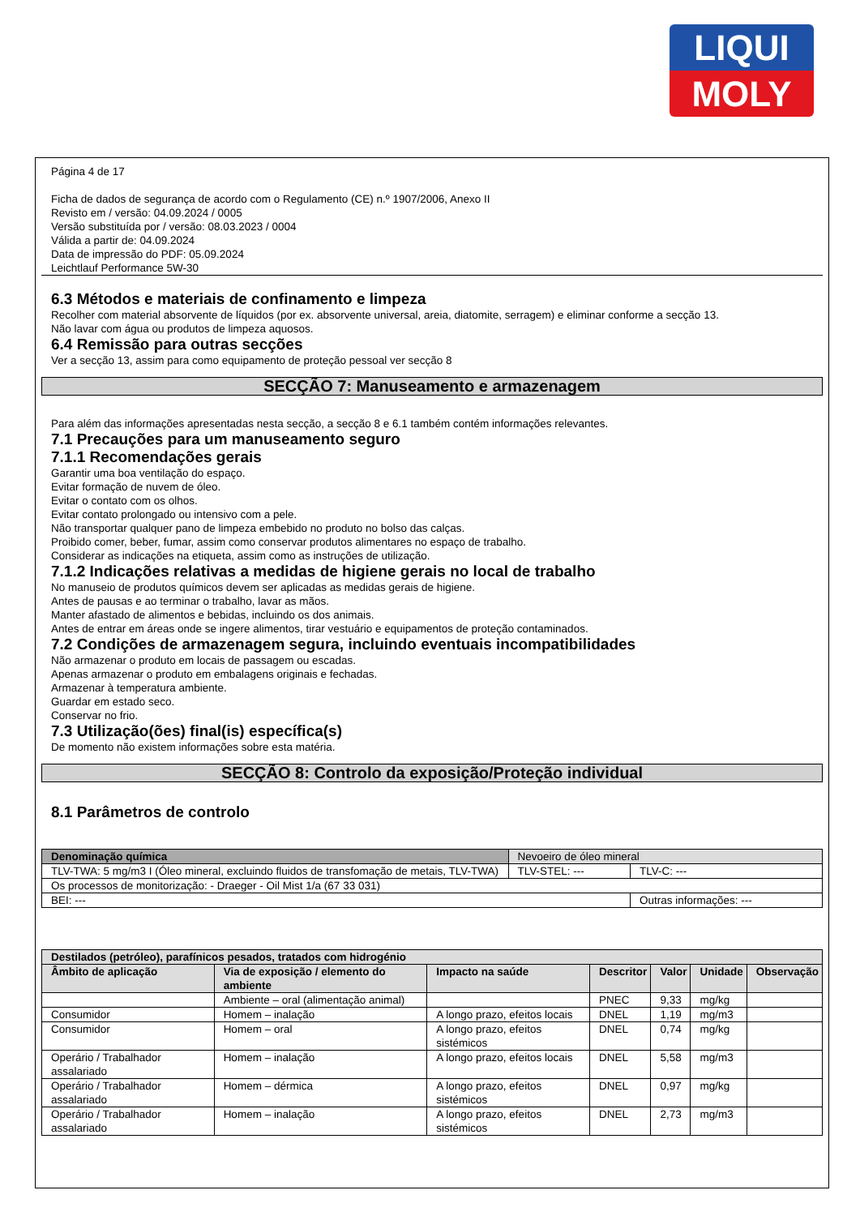LIQUI
MOLY
Página 4 de 17
Ficha de dados de segurança de acordo com o Regulamento (CE) n.º 1907/2006, Anexo II
Revisto em / versão: 04.09.2024 / 0005
Versão substituída por / versão: 08.03.2023 / 0004
Válida a partir de: 04.09.2024
Data de impressão do PDF: 05.09.2024
Leichtlauf Performance 5W-30
6.3 Métodos e materiais de confinamento e limpeza
Recolher com material absorvente de líquidos (por ex. absorvente universal, areia, diatomite, serragem) e eliminar conforme a secção 13.
Não lavar com água ou produtos de limpeza aquosos.
6.4 Remissão para outras secções
Ver a secção 13, assim para como equipamento de proteção pessoal ver secção 8
SECÇÃO 7: Manuseamento e armazenagem
Para além das informações apresentadas nesta secção, a secção 8 e 6.1 também contém informações relevantes.
7.1 Precauções para um manuseamento seguro
7.1.1 Recomendações gerais
Garantir uma boa ventilação do espaço.
Evitar formação de nuvem de óleo.
Evitar o contato com os olhos.
Evitar contato prolongado ou intensivo com a pele.
Não transportar qualquer pano de limpeza embebido no produto no bolso das calças.
Proibido comer, beber, fumar, assim como conservar produtos alimentares no espaço de trabalho.
Considerar as indicações na etiqueta, assim como as instruções de utilização.
7.1.2 Indicações relativas a medidas de higiene gerais no local de trabalho
No manuseio de produtos químicos devem ser aplicadas as medidas gerais de higiene.
Antes de pausas e ao terminar o trabalho, lavar as mãos.
Manter afastado de alimentos e bebidas, incluindo os dos animais.
Antes de entrar em áreas onde se ingere alimentos, tirar vestuário e equipamentos de proteção contaminados.
7.2 Condições de armazenagem segura, incluindo eventuais incompatibilidades
Não armazenar o produto em locais de passagem ou escadas.
Apenas armazenar o produto em embalagens originais e fechadas.
Armazenar à temperatura ambiente.
Guardar em estado seco.
Conservar no frio.
7.3 Utilização(ões) final(is) específica(s)
De momento não existem informações sobre esta matéria.
SECÇÃO 8: Controlo da exposição/Proteção individual
8.1 Parâmetros de controlo
| Denominação química | Nevoeiro de óleo mineral | | |
| TLV-TWA: 5 mg/m3 I (Óleo mineral, excluindo fluidos de transfomação de metais, TLV-TWA) | | TLV-STEL: --- | TLV-C: --- |
| Os processos de monitorização: - Draeger - Oil Mist 1/a (67 33 031) | | | |
| BEI: --- | | | Outras informações: --- |
| Destilados (petróleo), parafínicos pesados, tratados com hidrogénio | | | | | | |
| --- | --- | --- | --- | --- | --- | --- |
| Âmbito de aplicação | Via de exposição / elemento do ambiente | Impacto na saúde | Descritor | Valor | Unidade | Observação |
| | Ambiente – oral (alimentação animal) | | PNEC | 9,33 | mg/kg | |
| Consumidor | Homem – inalação | A longo prazo, efeitos locais | DNEL | 1,19 | mg/m3 | |
| Consumidor | Homem – oral | A longo prazo, efeitos sistémicos | DNEL | 0,74 | mg/kg | |
| Operário / Trabalhador assalariado | Homem – inalação | A longo prazo, efeitos locais | DNEL | 5,58 | mg/m3 | |
| Operário / Trabalhador assalariado | Homem – dérmica | A longo prazo, efeitos sistémicos | DNEL | 0,97 | mg/kg | |
| Operário / Trabalhador assalariado | Homem – inalação | A longo prazo, efeitos sistémicos | DNEL | 2,73 | mg/m3 | |